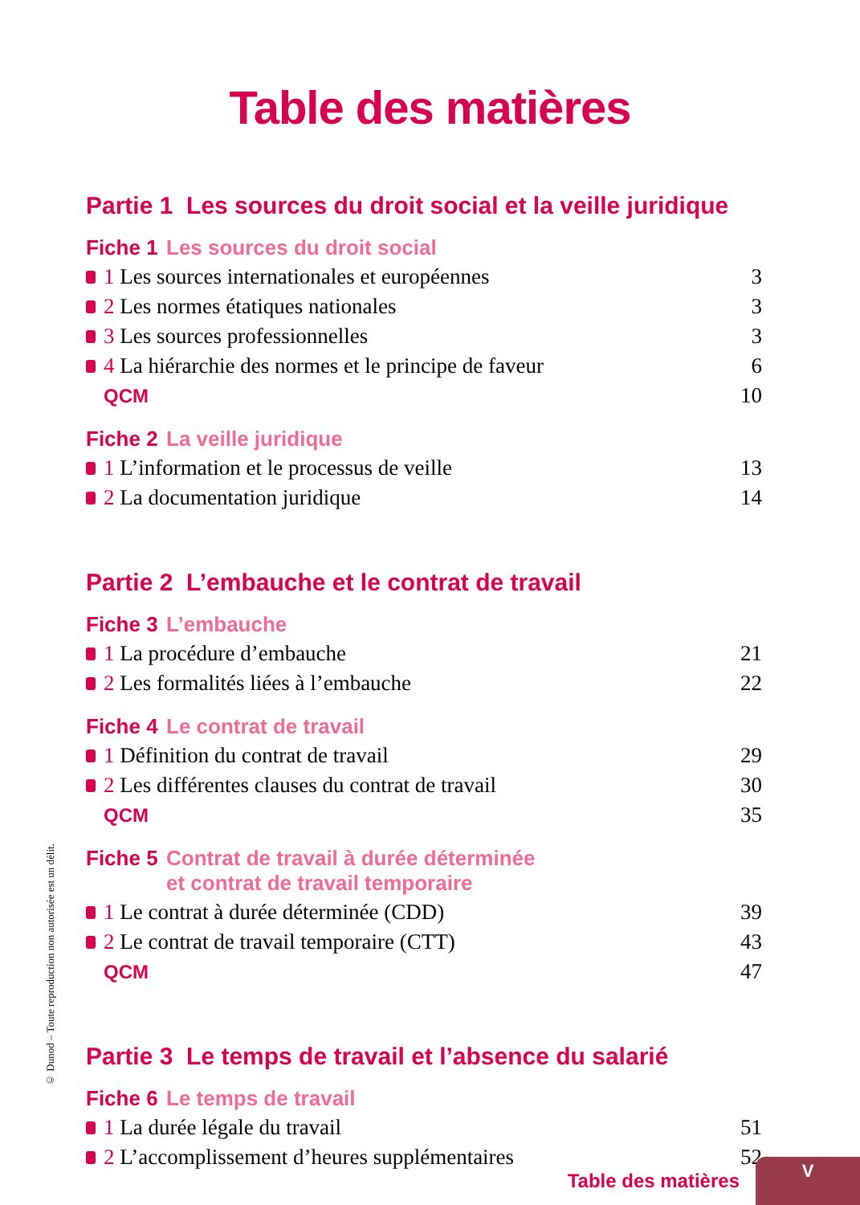Table des matières
Partie 1 Les sources du droit social et la veille juridique
Fiche 1 Les sources du droit social
1 Les sources internationales et européennes 3
2 Les normes étatiques nationales 3
3 Les sources professionnelles 3
4 La hiérarchie des normes et le principe de faveur 6
QCM 10
Fiche 2 La veille juridique
1 L’information et le processus de veille 13
2 La documentation juridique 14
Partie 2 L’embauche et le contrat de travail
Fiche 3 L’embauche
1 La procédure d’embauche 21
2 Les formalités liées à l’embauche 22
Fiche 4 Le contrat de travail
1 Définition du contrat de travail 29
2 Les différentes clauses du contrat de travail 30
QCM 35
Fiche 5 Contrat de travail à durée déterminée
et contrat de travail temporaire
1 Le contrat à durée déterminée (CDD) 39
2 Le contrat de travail temporaire (CTT) 43
QCM 47
Partie 3 Le temps de travail et l’absence du salarié
Fiche 6 Le temps de travail
1 La durée légale du travail 51
2 L’accomplissement d’heures supplémentaires 52
© Dunod – Toute reproduction non autorisée est un délit.
Table des matières
V